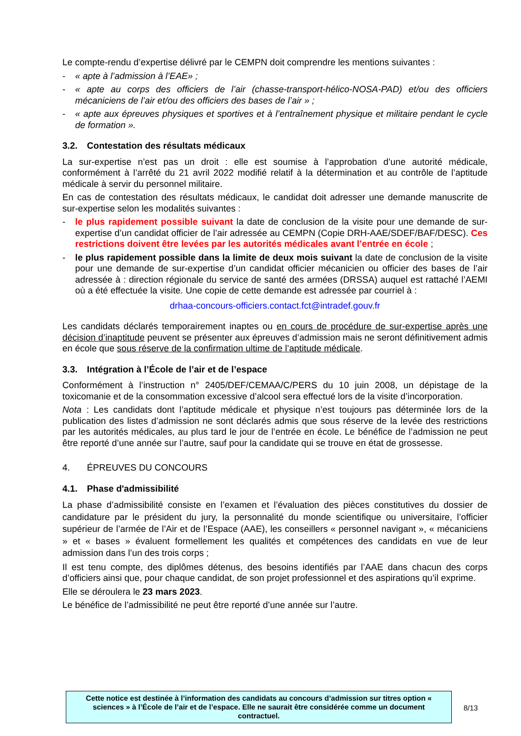Le compte-rendu d’expertise délivré par le CEMPN doit comprendre les mentions suivantes :
- « apte à l’admission à l’EAE» ;
- « apte au corps des officiers de l’air (chasse-transport-hélico-NOSA-PAD) et/ou des officiers mécaniciens de l’air et/ou des officiers des bases de l’air » ;
- « apte aux épreuves physiques et sportives et à l’entraînement physique et militaire pendant le cycle de formation ».
3.2. Contestation des résultats médicaux
La sur-expertise n’est pas un droit : elle est soumise à l’approbation d’une autorité médicale, conformément à l’arrêté du 21 avril 2022 modifié relatif à la détermination et au contrôle de l’aptitude médicale à servir du personnel militaire.
En cas de contestation des résultats médicaux, le candidat doit adresser une demande manuscrite de sur-expertise selon les modalités suivantes :
- le plus rapidement possible suivant la date de conclusion de la visite pour une demande de sur-expertise d’un candidat officier de l’air adressée au CEMPN (Copie DRH-AAE/SDEF/BAF/DESC). Ces restrictions doivent être levées par les autorités médicales avant l’entrée en école ;
- le plus rapidement possible dans la limite de deux mois suivant la date de conclusion de la visite pour une demande de sur-expertise d’un candidat officier mécanicien ou officier des bases de l’air adressée à : direction régionale du service de santé des armées (DRSSA) auquel est rattaché l’AEMI où a été effectuée la visite. Une copie de cette demande est adressée par courriel à :
drhaa-concours-officiers.contact.fct@intradef.gouv.fr
Les candidats déclarés temporairement inaptes ou en cours de procédure de sur-expertise après une décision d’inaptitude peuvent se présenter aux épreuves d’admission mais ne seront définitivement admis en école que sous réserve de la confirmation ultime de l’aptitude médicale.
3.3. Intégration à l’École de l’air et de l’espace
Conformément à l’instruction n° 2405/DEF/CEMAA/C/PERS du 10 juin 2008, un dépistage de la toxicomanie et de la consommation excessive d’alcool sera effectué lors de la visite d’incorporation.
Nota : Les candidats dont l’aptitude médicale et physique n’est toujours pas déterminée lors de la publication des listes d’admission ne sont déclarés admis que sous réserve de la levée des restrictions par les autorités médicales, au plus tard le jour de l’entrée en école. Le bénéfice de l’admission ne peut être reporté d’une année sur l’autre, sauf pour la candidate qui se trouve en état de grossesse.
4. ÉPREUVES DU CONCOURS
4.1. Phase d'admissibilité
La phase d’admissibilité consiste en l’examen et l’évaluation des pièces constitutives du dossier de candidature par le président du jury, la personnalité du monde scientifique ou universitaire, l’officier supérieur de l’armée de l’Air et de l’Espace (AAE), les conseillers « personnel navigant », « mécaniciens » et « bases » évaluent formellement les qualités et compétences des candidats en vue de leur admission dans l’un des trois corps ;
Il est tenu compte, des diplômes détenus, des besoins identifiés par l’AAE dans chacun des corps d’officiers ainsi que, pour chaque candidat, de son projet professionnel et des aspirations qu’il exprime.
Elle se déroulera le 23 mars 2023.
Le bénéfice de l’admissibilité ne peut être reporté d’une année sur l’autre.
Cette notice est destinée à l’information des candidats au concours d’admission sur titres option « sciences » à l’École de l’air et de l’espace. Elle ne saurait être considérée comme un document contractuel.
8/13